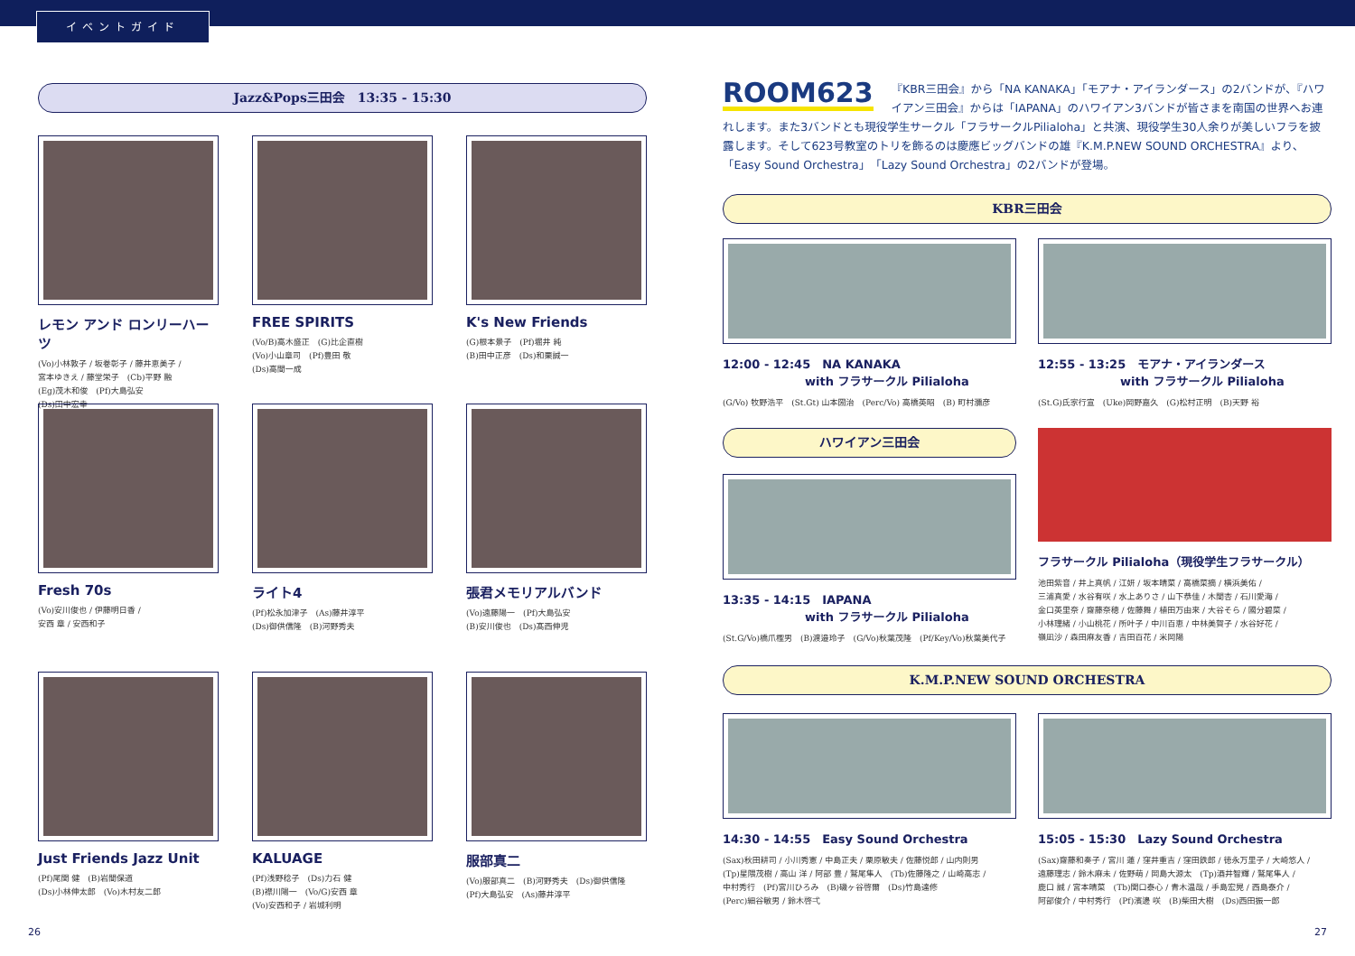イベントガイド
Jazz&Pops三田会　13:35 - 15:30
レモン アンド ロンリーハーツ
(Vo)小林敦子 / 坂巻彰子 / 藤井恵美子 /
宮本ゆきえ / 藤堂栄子　(Cb)平野 融
(Eg)茂木和俊　(Pf)大島弘安
(Ds)田中宏幸
FREE SPIRITS
(Vo/B)高木盛正　(G)比企直樹
(Vo)小山章司　(Pf)豊田 敬
(Ds)高間一成
K's New Friends
(G)根本景子　(Pf)堀井 純
(B)田中正彦　(Ds)和栗誠一
Fresh 70s
(Vo)安川俊也 / 伊藤明日香 /
安西 章 / 安西和子
ライト4
(Pf)松永加津子　(As)藤井淳平
(Ds)御供信隆　(B)河野秀夫
張君メモリアルバンド
(Vo)遠藤陽一　(Pf)大島弘安
(B)安川俊也　(Ds)髙西伸児
Just Friends Jazz Unit
(Pf)尾関 健　(B)岩間保道
(Ds)小林伸太郎　(Vo)木村友二郎
KALUAGE
(Pf)浅野稔子　(Ds)力石 健
(B)襟川陽一　(Vo/G)安西 章
(Vo)安西和子 / 岩城利明
服部真二
(Vo)服部真二　(B)河野秀夫　(Ds)御供信隆
(Pf)大島弘安　(As)藤井淳平
ROOM623 『KBR三田会』から「NA KANAKA」「モアナ・アイランダース」の2バンドが、『ハワイアン三田会』からは「IAPANA」のハワイアン3バンドが皆さまを南国の世界へお連れします。また3バンドとも現役学生サークル「フラサークルPilialoha」と共演、現役学生30人余りが美しいフラを披露します。そして623号教室のトリを飾るのは慶應ビッグバンドの雄『K.M.P.NEW SOUND ORCHESTRA』より、「Easy Sound Orchestra」「Lazy Sound Orchestra」の2バンドが登場。
KBR三田会
12:00 - 12:45　NA KANAKA
　　　　　　　with フラサークル Pilialoha
(G/Vo) 牧野浩平　(St.Gt) 山本圀治　(Perc/Vo) 高橋英昭　(B) 町村瀰彦
12:55 - 13:25　モアナ・アイランダース
　　　　　　　with フラサークル Pilialoha
(St.G)氏家行宣　(Uke)岡野嘉久　(G)松村正明　(B)天野 裕
ハワイアン三田会
13:35 - 14:15　IAPANA
　　　　　　　with フラサークル Pilialoha
(St.G/Vo)橋爪檉男　(B)渡邉玲子　(G/Vo)秋葉茂隆　(Pf/Key/Vo)秋葉美代子
フラサークル Pilialoha（現役学生フラサークル）
池田紫音 / 井上真帆 / 江妍 / 坂本晴菜 / 高橋菜摘 / 横浜美佑 /
三浦真愛 / 水谷有咲 / 水上ありさ / 山下恭佳 / 木間杏 / 石川愛海 /
金口英里奈 / 齋藤奈穂 / 佐藤舞 / 植田万由来 / 大谷そら / 國分碧菜 /
小林理緒 / 小山桃花 / 所叶子 / 中川百恵 / 中林美賀子 / 水谷好花 /
嶺凪沙 / 森田麻友香 / 吉田百花 / 米岡陽
K.M.P.NEW SOUND ORCHESTRA
14:30 - 14:55　Easy Sound Orchestra
(Sax)秋田耕司 / 小川秀憲 / 中島正夫 / 栗原敏夫 / 佐藤悦郎 / 山内則男
(Tp)星隈茂樹 / 高山 洋 / 阿部 豊 / 鷲尾隼人　(Tb)佐藤隆之 / 山崎高志 /
中村秀行　(Pf)宮川ひろみ　(B)磯ヶ谷啓爾　(Ds)竹島達修
(Perc)細谷敏男 / 鈴木啓弌
15:05 - 15:30　Lazy Sound Orchestra
(Sax)齋藤和奏子 / 宮川 蓮 / 窪井重吉 / 窪田鉄郎 / 徳永万里子 / 大崎悠人 /
遠藤理志 / 鈴木麻未 / 佐野萌 / 岡島大源太　(Tp)酒井智輝 / 鷲尾隼人 /
鹿口 誠 / 宮本晴菜　(Tb)関口泰心 / 青木温哉 / 手島宏晃 / 西島泰介 /
阿部俊介 / 中村秀行　(Pf)濱邊 咲　(B)柴田大樹　(Ds)西田振一郎
26 27